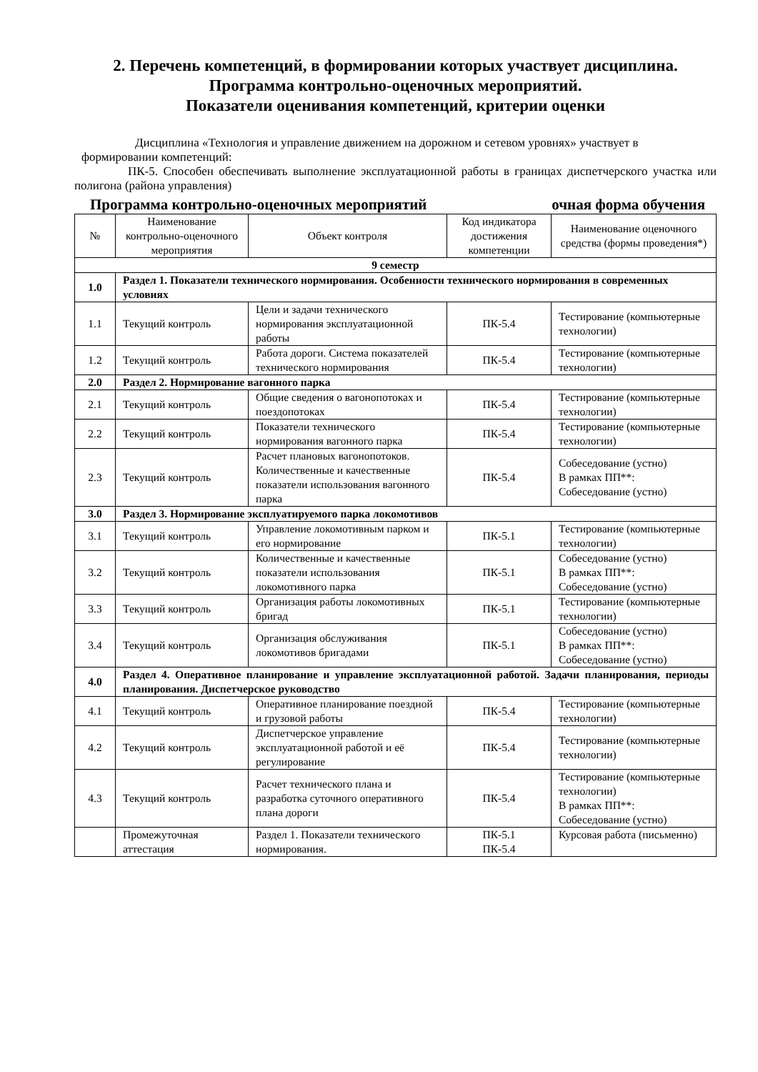2. Перечень компетенций, в формировании которых участвует дисциплина.
Программа контрольно-оценочных мероприятий.
Показатели оценивания компетенций, критерии оценки
Дисциплина «Технология и управление движением на дорожном и сетевом уровнях» участвует в формировании компетенций:
ПК-5. Способен обеспечивать выполнение эксплуатационной работы в границах диспетчерского участка или полигона (района управления)
Программа контрольно-оценочных мероприятий очная форма обучения
| № | Наименование контрольно-оценочного мероприятия | Объект контроля | Код индикатора достижения компетенции | Наименование оценочного средства (формы проведения*) |
| --- | --- | --- | --- | --- |
| 9 семестр | | | | |
| 1.0 | Раздел 1. Показатели технического нормирования. Особенности технического нормирования в современных условиях | | | |
| 1.1 | Текущий контроль | Цели и задачи технического нормирования эксплуатационной работы | ПК-5.4 | Тестирование (компьютерные технологии) |
| 1.2 | Текущий контроль | Работа дороги. Система показателей технического нормирования | ПК-5.4 | Тестирование (компьютерные технологии) |
| 2.0 | Раздел 2. Нормирование вагонного парка | | | |
| 2.1 | Текущий контроль | Общие сведения о вагонопотоках и поездопотоках | ПК-5.4 | Тестирование (компьютерные технологии) |
| 2.2 | Текущий контроль | Показатели технического нормирования вагонного парка | ПК-5.4 | Тестирование (компьютерные технологии) |
| 2.3 | Текущий контроль | Расчет плановых вагонопотоков. Количественные и качественные показатели использования вагонного парка | ПК-5.4 | Собеседование (устно) В рамках ПП**: Собеседование (устно) |
| 3.0 | Раздел 3. Нормирование эксплуатируемого парка локомотивов | | | |
| 3.1 | Текущий контроль | Управление локомотивным парком и его нормирование | ПК-5.1 | Тестирование (компьютерные технологии) |
| 3.2 | Текущий контроль | Количественные и качественные показатели использования локомотивного парка | ПК-5.1 | Собеседование (устно) В рамках ПП**: Собеседование (устно) |
| 3.3 | Текущий контроль | Организация работы локомотивных бригад | ПК-5.1 | Тестирование (компьютерные технологии) |
| 3.4 | Текущий контроль | Организация обслуживания локомотивов бригадами | ПК-5.1 | Собеседование (устно) В рамках ПП**: Собеседование (устно) |
| 4.0 | Раздел 4. Оперативное планирование и управление эксплуатационной работой. Задачи планирования, периоды планирования. Диспетчерское руководство | | | |
| 4.1 | Текущий контроль | Оперативное планирование поездной и грузовой работы | ПК-5.4 | Тестирование (компьютерные технологии) |
| 4.2 | Текущий контроль | Диспетчерское управление эксплуатационной работой и её регулирование | ПК-5.4 | Тестирование (компьютерные технологии) |
| 4.3 | Текущий контроль | Расчет технического плана и разработка суточного оперативного плана дороги | ПК-5.4 | Тестирование (компьютерные технологии) В рамках ПП**: Собеседование (устно) |
| | Промежуточная аттестация | Раздел 1. Показатели технического нормирования. | ПК-5.1 ПК-5.4 | Курсовая работа (письменно) |